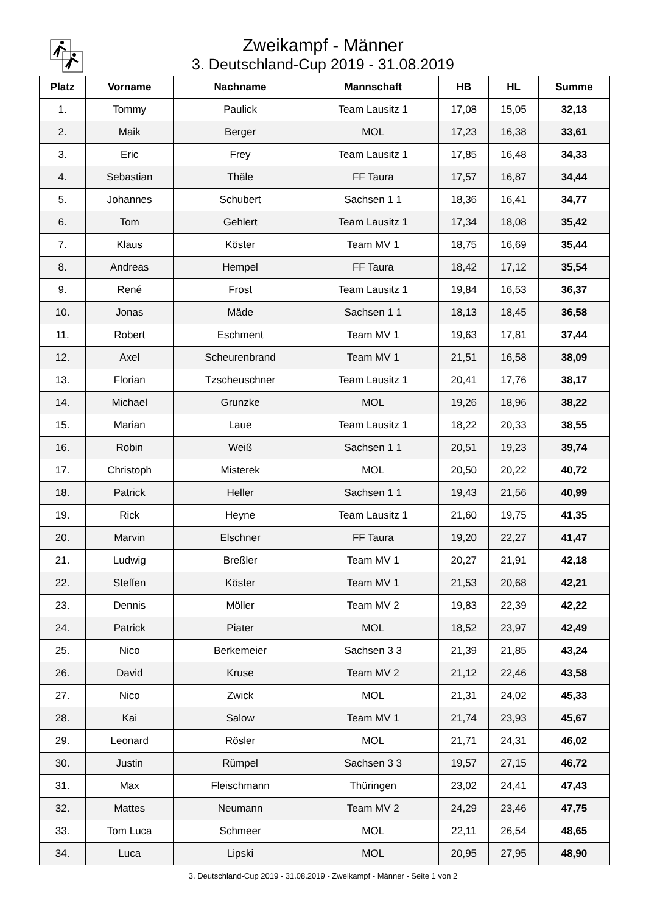Zweikampf - Männer
3. Deutschland-Cup 2019 - 31.08.2019
| Platz | Vorname | Nachname | Mannschaft | HB | HL | Summe |
| --- | --- | --- | --- | --- | --- | --- |
| 1. | Tommy | Paulick | Team Lausitz 1 | 17,08 | 15,05 | 32,13 |
| 2. | Maik | Berger | MOL | 17,23 | 16,38 | 33,61 |
| 3. | Eric | Frey | Team Lausitz 1 | 17,85 | 16,48 | 34,33 |
| 4. | Sebastian | Thäle | FF Taura | 17,57 | 16,87 | 34,44 |
| 5. | Johannes | Schubert | Sachsen 1 1 | 18,36 | 16,41 | 34,77 |
| 6. | Tom | Gehlert | Team Lausitz 1 | 17,34 | 18,08 | 35,42 |
| 7. | Klaus | Köster | Team MV 1 | 18,75 | 16,69 | 35,44 |
| 8. | Andreas | Hempel | FF Taura | 18,42 | 17,12 | 35,54 |
| 9. | René | Frost | Team Lausitz 1 | 19,84 | 16,53 | 36,37 |
| 10. | Jonas | Mäde | Sachsen 1 1 | 18,13 | 18,45 | 36,58 |
| 11. | Robert | Eschment | Team MV 1 | 19,63 | 17,81 | 37,44 |
| 12. | Axel | Scheurenbrand | Team MV 1 | 21,51 | 16,58 | 38,09 |
| 13. | Florian | Tzscheuschner | Team Lausitz 1 | 20,41 | 17,76 | 38,17 |
| 14. | Michael | Grunzke | MOL | 19,26 | 18,96 | 38,22 |
| 15. | Marian | Laue | Team Lausitz 1 | 18,22 | 20,33 | 38,55 |
| 16. | Robin | Weiß | Sachsen 1 1 | 20,51 | 19,23 | 39,74 |
| 17. | Christoph | Misterek | MOL | 20,50 | 20,22 | 40,72 |
| 18. | Patrick | Heller | Sachsen 1 1 | 19,43 | 21,56 | 40,99 |
| 19. | Rick | Heyne | Team Lausitz 1 | 21,60 | 19,75 | 41,35 |
| 20. | Marvin | Elschner | FF Taura | 19,20 | 22,27 | 41,47 |
| 21. | Ludwig | Breßler | Team MV 1 | 20,27 | 21,91 | 42,18 |
| 22. | Steffen | Köster | Team MV 1 | 21,53 | 20,68 | 42,21 |
| 23. | Dennis | Möller | Team MV 2 | 19,83 | 22,39 | 42,22 |
| 24. | Patrick | Piater | MOL | 18,52 | 23,97 | 42,49 |
| 25. | Nico | Berkemeier | Sachsen 3 3 | 21,39 | 21,85 | 43,24 |
| 26. | David | Kruse | Team MV 2 | 21,12 | 22,46 | 43,58 |
| 27. | Nico | Zwick | MOL | 21,31 | 24,02 | 45,33 |
| 28. | Kai | Salow | Team MV 1 | 21,74 | 23,93 | 45,67 |
| 29. | Leonard | Rösler | MOL | 21,71 | 24,31 | 46,02 |
| 30. | Justin | Rümpel | Sachsen 3 3 | 19,57 | 27,15 | 46,72 |
| 31. | Max | Fleischmann | Thüringen | 23,02 | 24,41 | 47,43 |
| 32. | Mattes | Neumann | Team MV 2 | 24,29 | 23,46 | 47,75 |
| 33. | Tom Luca | Schmeer | MOL | 22,11 | 26,54 | 48,65 |
| 34. | Luca | Lipski | MOL | 20,95 | 27,95 | 48,90 |
3. Deutschland-Cup 2019 - 31.08.2019 - Zweikampf - Männer - Seite 1 von 2